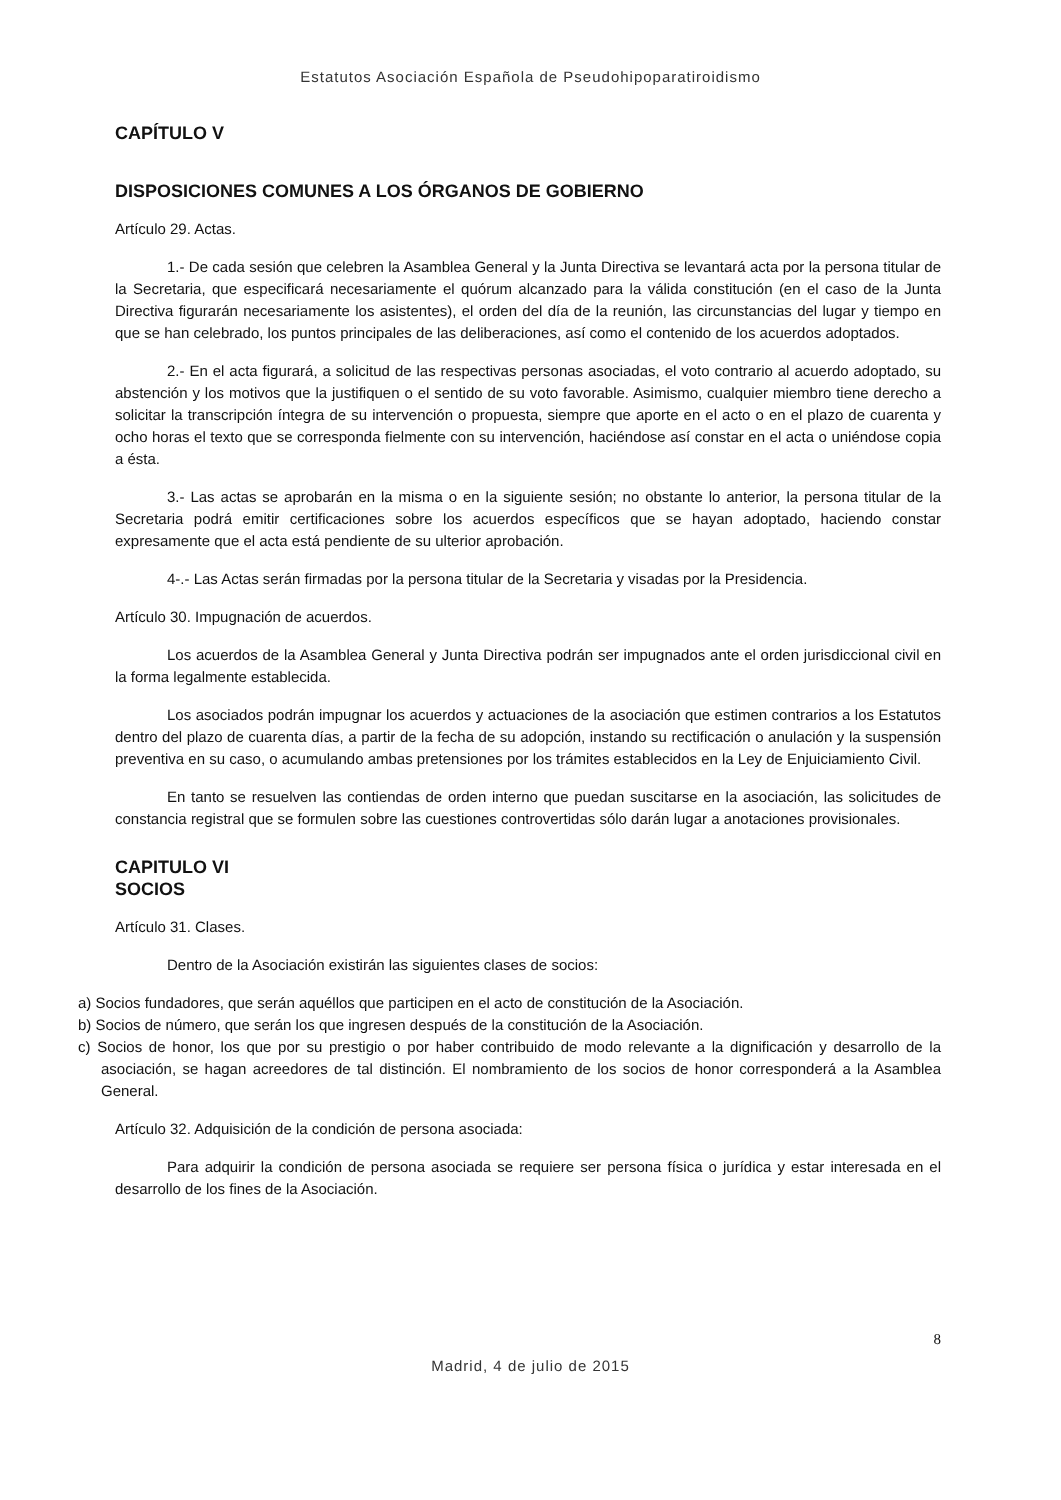Estatutos Asociación Española de Pseudohipoparatiroidismo
CAPÍTULO V
DISPOSICIONES COMUNES A LOS ÓRGANOS DE GOBIERNO
Artículo 29. Actas.
1.- De cada sesión que celebren la Asamblea General y la Junta Directiva se levantará acta por la persona titular de la Secretaria, que especificará necesariamente el quórum alcanzado para la válida constitución (en el caso de la Junta Directiva figurarán necesariamente los asistentes), el orden del día de la reunión, las circunstancias del lugar y tiempo en que se han celebrado, los puntos principales de las deliberaciones, así como el contenido de los acuerdos adoptados.
2.- En el acta figurará, a solicitud de las respectivas personas asociadas, el voto contrario al acuerdo adoptado, su abstención y los motivos que la justifiquen o el sentido de su voto favorable. Asimismo, cualquier miembro tiene derecho a solicitar la transcripción íntegra de su intervención o propuesta, siempre que aporte en el acto o en el plazo de cuarenta y ocho horas el texto que se corresponda fielmente con su intervención, haciéndose así constar en el acta o uniéndose copia a ésta.
3.- Las actas se aprobarán en la misma o en la siguiente sesión; no obstante lo anterior, la persona titular de la Secretaria podrá emitir certificaciones sobre los acuerdos específicos que se hayan adoptado, haciendo constar expresamente que el acta está pendiente de su ulterior aprobación.
4-.- Las Actas serán firmadas por la persona titular de la Secretaria y visadas por la Presidencia.
Artículo 30. Impugnación de acuerdos.
Los acuerdos de la Asamblea General y Junta Directiva podrán ser impugnados ante el orden jurisdiccional civil en la forma legalmente establecida.
Los asociados podrán impugnar los acuerdos y actuaciones de la asociación que estimen contrarios a los Estatutos dentro del plazo de cuarenta días, a partir de la fecha de su adopción, instando su rectificación o anulación y la suspensión preventiva en su caso, o acumulando ambas pretensiones por los trámites establecidos en la Ley de Enjuiciamiento Civil.
En tanto se resuelven las contiendas de orden interno que puedan suscitarse en la asociación, las solicitudes de constancia registral que se formulen sobre las cuestiones controvertidas sólo darán lugar a anotaciones provisionales.
CAPITULO VI
SOCIOS
Artículo 31. Clases.
Dentro de la Asociación existirán las siguientes clases de socios:
a) Socios fundadores, que serán aquéllos que participen en el acto de constitución de la Asociación.
b) Socios de número, que serán los que ingresen después de la constitución de la Asociación.
c) Socios de honor, los que por su prestigio o por haber contribuido de modo relevante a la dignificación y desarrollo de la asociación, se hagan acreedores de tal distinción. El nombramiento de los socios de honor corresponderá a la Asamblea General.
Artículo 32. Adquisición de la condición de persona asociada:
Para adquirir la condición de persona asociada se requiere ser persona física o jurídica y estar interesada en el desarrollo de los fines de la Asociación.
8
Madrid, 4 de julio de 2015